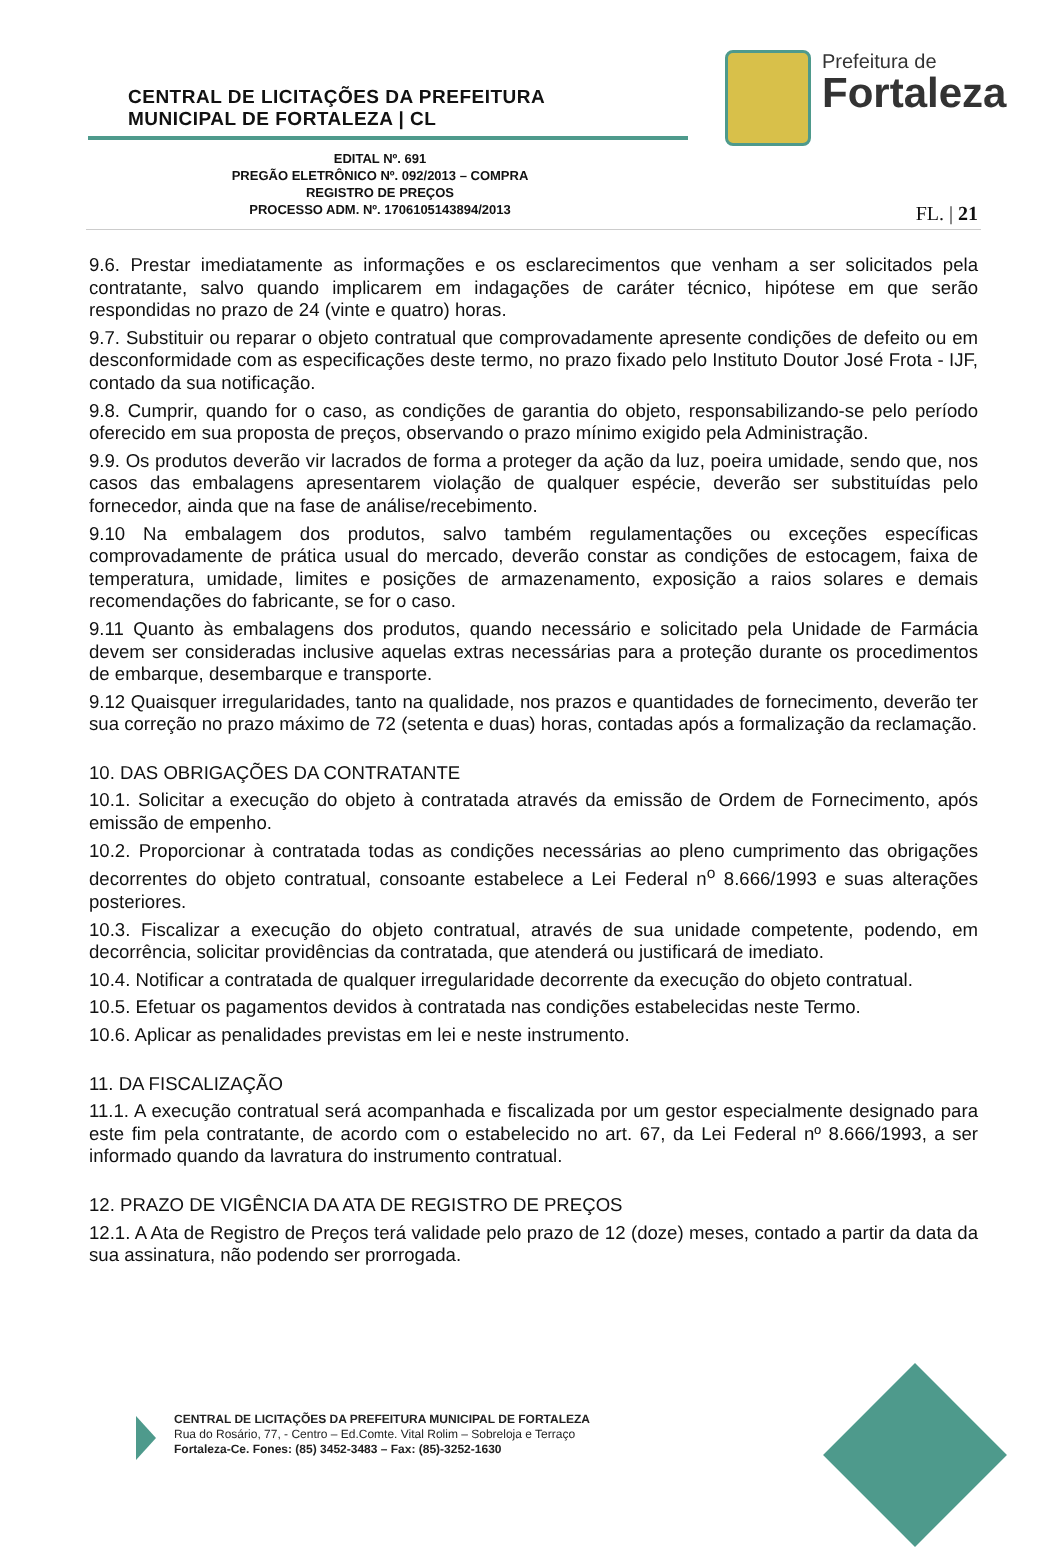CENTRAL DE LICITAÇÕES DA PREFEITURA
MUNICIPAL DE FORTALEZA | CL
Prefeitura de
Fortaleza
EDITAL Nº. 691
PREGÃO ELETRÔNICO Nº. 092/2013 – COMPRA
REGISTRO DE PREÇOS
PROCESSO ADM. Nº. 1706105143894/2013
FL. | 21
9.6. Prestar imediatamente as informações e os esclarecimentos que venham a ser solicitados pela contratante, salvo quando implicarem em indagações de caráter técnico, hipótese em que serão respondidas no prazo de 24 (vinte e quatro) horas.
9.7. Substituir ou reparar o objeto contratual que comprovadamente apresente condições de defeito ou em desconformidade com as especificações deste termo, no prazo fixado pelo Instituto Doutor José Frota - IJF, contado da sua notificação.
9.8. Cumprir, quando for o caso, as condições de garantia do objeto, responsabilizando-se pelo período oferecido em sua proposta de preços, observando o prazo mínimo exigido pela Administração.
9.9. Os produtos deverão vir lacrados de forma a proteger da ação da luz, poeira umidade, sendo que, nos casos das embalagens apresentarem violação de qualquer espécie, deverão ser substituídas pelo fornecedor, ainda que na fase de análise/recebimento.
9.10 Na embalagem dos produtos, salvo também regulamentações ou exceções específicas comprovadamente de prática usual do mercado, deverão constar as condições de estocagem, faixa de temperatura, umidade, limites e posições de armazenamento, exposição a raios solares e demais recomendações do fabricante, se for o caso.
9.11 Quanto às embalagens dos produtos, quando necessário e solicitado pela Unidade de Farmácia devem ser consideradas inclusive aquelas extras necessárias para a proteção durante os procedimentos de embarque, desembarque e transporte.
9.12 Quaisquer irregularidades, tanto na qualidade, nos prazos e quantidades de fornecimento, deverão ter sua correção no prazo máximo de 72 (setenta e duas) horas, contadas após a formalização da reclamação.
10. DAS OBRIGAÇÕES DA CONTRATANTE
10.1. Solicitar a execução do objeto à contratada através da emissão de Ordem de Fornecimento, após emissão de empenho.
10.2. Proporcionar à contratada todas as condições necessárias ao pleno cumprimento das obrigações decorrentes do objeto contratual, consoante estabelece a Lei Federal n<sup>o</sup> 8.666/1993 e suas alterações posteriores.
10.3. Fiscalizar a execução do objeto contratual, através de sua unidade competente, podendo, em decorrência, solicitar providências da contratada, que atenderá ou justificará de imediato.
10.4. Notificar a contratada de qualquer irregularidade decorrente da execução do objeto contratual.
10.5. Efetuar os pagamentos devidos à contratada nas condições estabelecidas neste Termo.
10.6. Aplicar as penalidades previstas em lei e neste instrumento.
11. DA FISCALIZAÇÃO
11.1. A execução contratual será acompanhada e fiscalizada por um gestor especialmente designado para este fim pela contratante, de acordo com o estabelecido no art. 67, da Lei Federal nº 8.666/1993, a ser informado quando da lavratura do instrumento contratual.
12. PRAZO DE VIGÊNCIA DA ATA DE REGISTRO DE PREÇOS
12.1. A Ata de Registro de Preços terá validade pelo prazo de 12 (doze) meses, contado a partir da data da sua assinatura, não podendo ser prorrogada.
CENTRAL DE LICITAÇÕES DA PREFEITURA MUNICIPAL DE FORTALEZA
Rua do Rosário, 77, - Centro – Ed.Comte. Vital Rolim – Sobreloja e Terraço
Fortaleza-Ce. Fones: (85) 3452-3483 – Fax: (85)-3252-1630